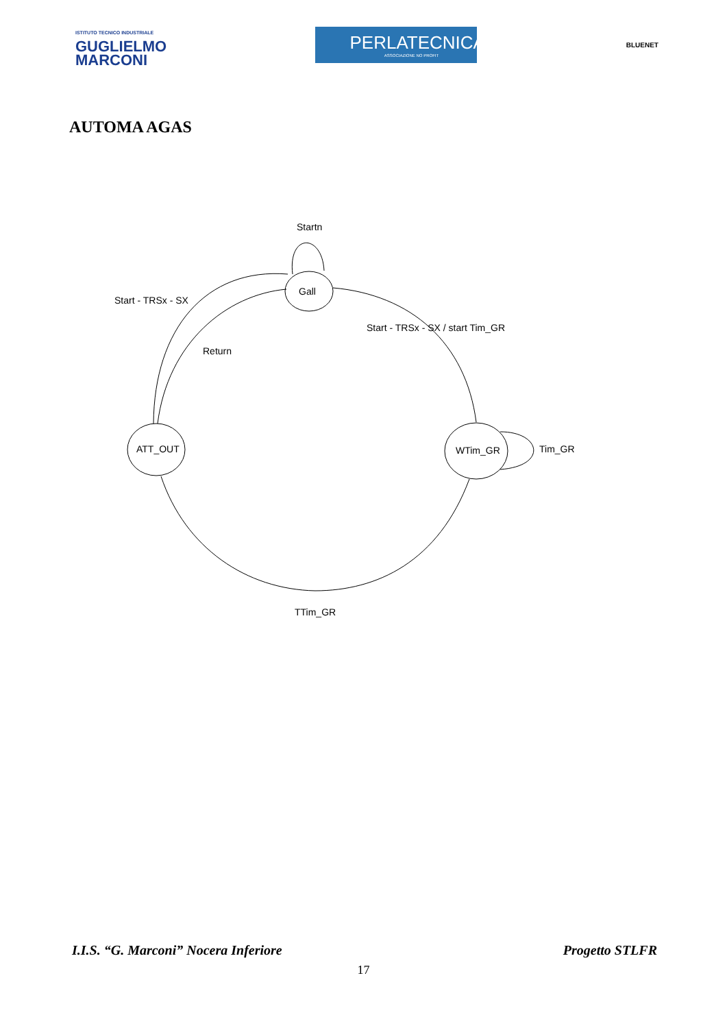ISTITUTO TECNICO INDUSTRIALE
GUGLIELMO
MARCONI
PERLATECNICA
ASSOCIAZIONE NO PROFIT
BLUENET
AUTOMA AGAS
Startn
Gall
Start - TRSx - SX
Start - TRSx - SX / start Tim_GR
Return
ATT_OUT
WTim_GR
Tim_GR
TTim_GR
I.I.S. “G. Marconi” Nocera Inferiore Progetto STLFR
17